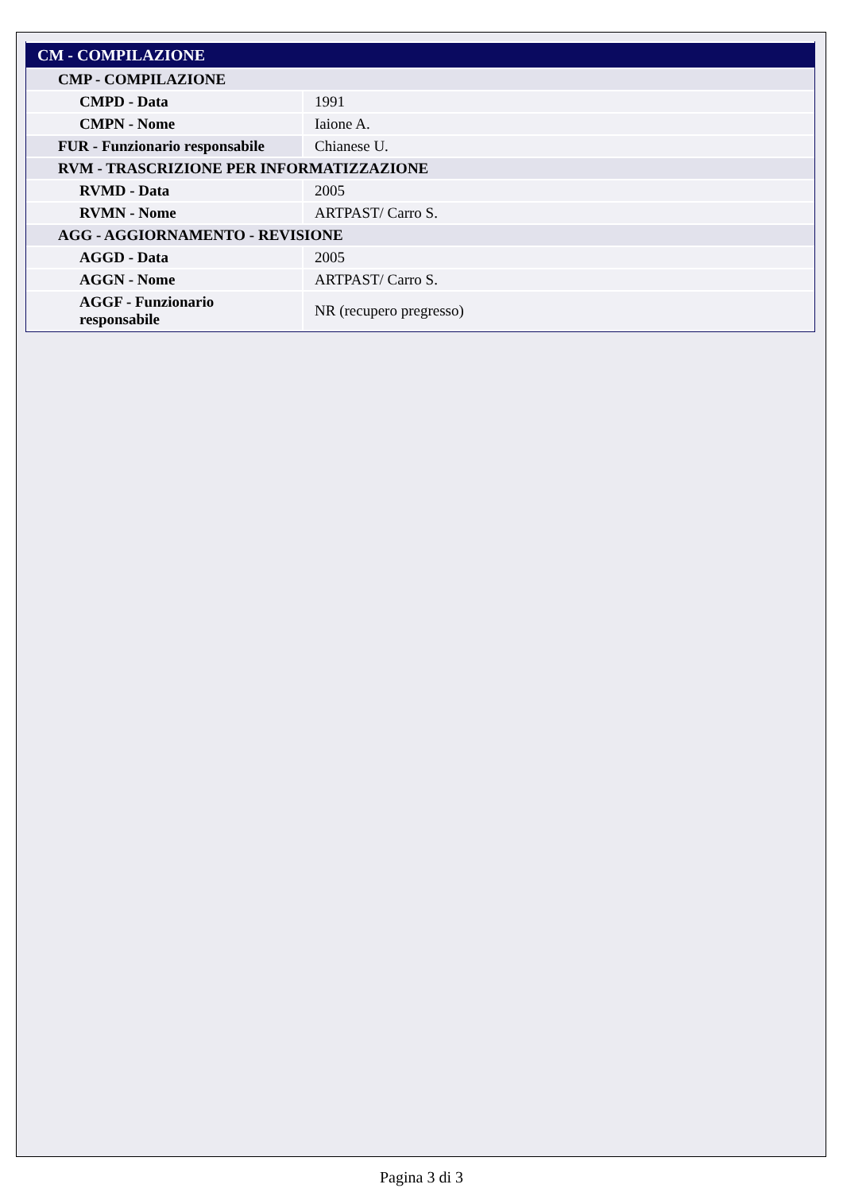| CM - COMPILAZIONE | |
| CMP - COMPILAZIONE | |
| CMPD - Data | 1991 |
| CMPN - Nome | Iaione A. |
| FUR - Funzionario responsabile | Chianese U. |
| RVM - TRASCRIZIONE PER INFORMATIZZAZIONE | |
| RVMD - Data | 2005 |
| RVMN - Nome | ARTPAST/ Carro S. |
| AGG - AGGIORNAMENTO - REVISIONE | |
| AGGD - Data | 2005 |
| AGGN - Nome | ARTPAST/ Carro S. |
| AGGF - Funzionario responsabile | NR (recupero pregresso) |
Pagina 3 di 3